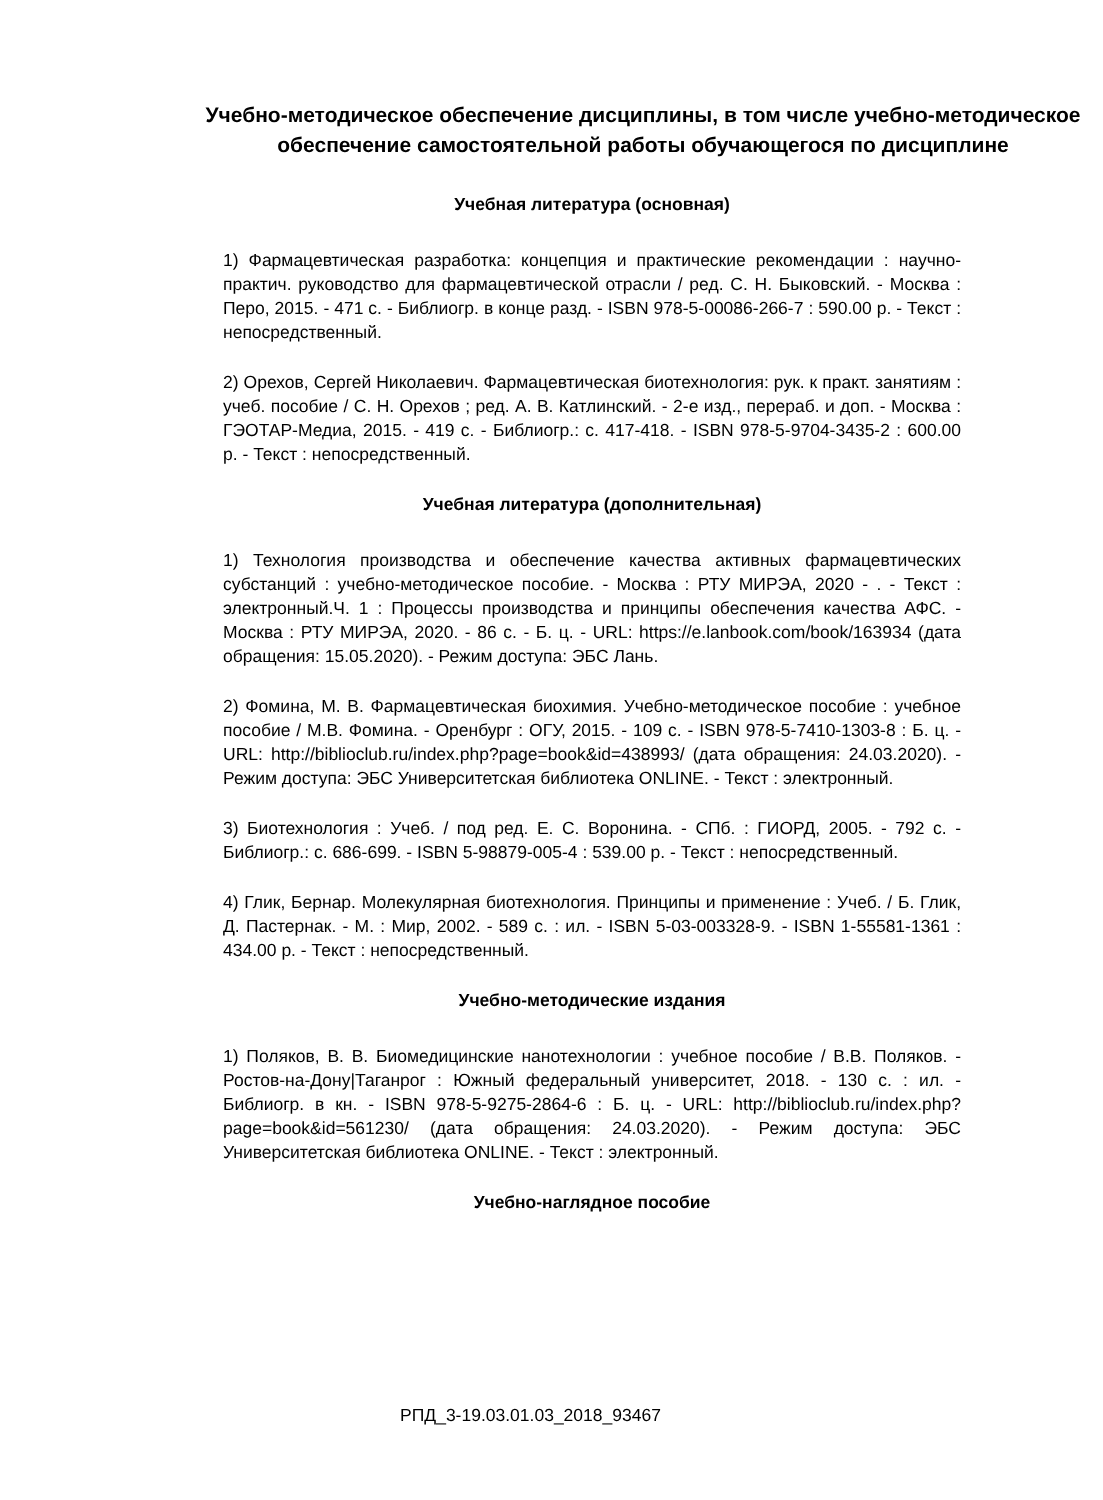Учебно-методическое обеспечение дисциплины, в том числе учебно-методическое обеспечение самостоятельной работы обучающегося по дисциплине
Учебная литература (основная)
1) Фармацевтическая разработка: концепция и практические рекомендации : научно-практич. руководство для фармацевтической отрасли / ред. С. Н. Быковский. - Москва : Перо, 2015. - 471 с. - Библиогр. в конце разд. - ISBN 978-5-00086-266-7 : 590.00 р. - Текст : непосредственный.
2) Орехов, Сергей Николаевич. Фармацевтическая биотехнология: рук. к практ. занятиям : учеб. пособие / С. Н. Орехов ; ред. А. В. Катлинский. - 2-е изд., перераб. и доп. - Москва : ГЭОТАР-Медиа, 2015. - 419 с. - Библиогр.: с. 417-418. - ISBN 978-5-9704-3435-2 : 600.00 р. - Текст : непосредственный.
Учебная литература (дополнительная)
1) Технология производства и обеспечение качества активных фармацевтических субстанций : учебно-методическое пособие. - Москва : РТУ МИРЭА, 2020 - . - Текст : электронный.Ч. 1 : Процессы производства и принципы обеспечения качества АФС. - Москва : РТУ МИРЭА, 2020. - 86 с. - Б. ц. - URL: https://e.lanbook.com/book/163934 (дата обращения: 15.05.2020). - Режим доступа: ЭБС Лань.
2) Фомина, М. В. Фармацевтическая биохимия. Учебно-методическое пособие : учебное пособие / М.В. Фомина. - Оренбург : ОГУ, 2015. - 109 с. - ISBN 978-5-7410-1303-8 : Б. ц. - URL: http://biblioclub.ru/index.php?page=book&id=438993/ (дата обращения: 24.03.2020). - Режим доступа: ЭБС Университетская библиотека ONLINE. - Текст : электронный.
3) Биотехнология : Учеб. / под ред. Е. С. Воронина. - СПб. : ГИОРД, 2005. - 792 с. - Библиогр.: с. 686-699. - ISBN 5-98879-005-4 : 539.00 р. - Текст : непосредственный.
4) Глик, Бернар. Молекулярная биотехнология. Принципы и применение : Учеб. / Б. Глик, Д. Пастернак. - М. : Мир, 2002. - 589 с. : ил. - ISBN 5-03-003328-9. - ISBN 1-55581-1361 : 434.00 р. - Текст : непосредственный.
Учебно-методические издания
1) Поляков, В. В. Биомедицинские нанотехнологии : учебное пособие / В.В. Поляков. - Ростов-на-Дону|Таганрог : Южный федеральный университет, 2018. - 130 с. : ил. - Библиогр. в кн. - ISBN 978-5-9275-2864-6 : Б. ц. - URL: http://biblioclub.ru/index.php?page=book&id=561230/ (дата обращения: 24.03.2020). - Режим доступа: ЭБС Университетская библиотека ONLINE. - Текст : электронный.
Учебно-наглядное пособие
РПД_3-19.03.01.03_2018_93467